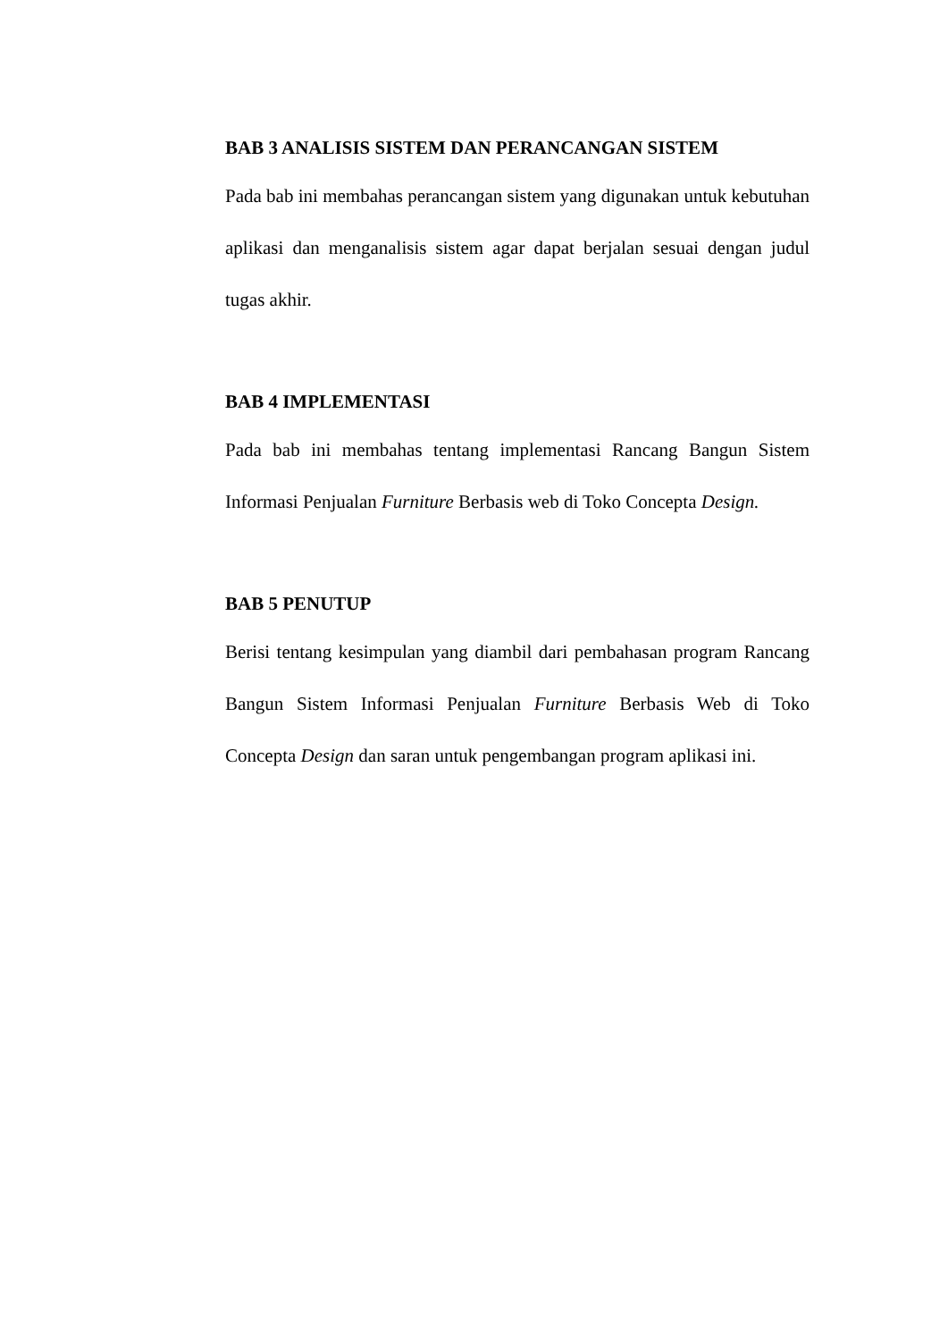BAB 3 ANALISIS SISTEM DAN PERANCANGAN SISTEM
Pada bab ini membahas perancangan sistem yang digunakan untuk kebutuhan aplikasi dan menganalisis sistem agar dapat berjalan sesuai dengan judul tugas akhir.
BAB 4 IMPLEMENTASI
Pada bab ini membahas tentang implementasi Rancang Bangun Sistem Informasi Penjualan Furniture Berbasis web di Toko Concepta Design.
BAB 5 PENUTUP
Berisi tentang kesimpulan yang diambil dari pembahasan program Rancang Bangun Sistem Informasi Penjualan Furniture Berbasis Web di Toko Concepta Design dan saran untuk pengembangan program aplikasi ini.